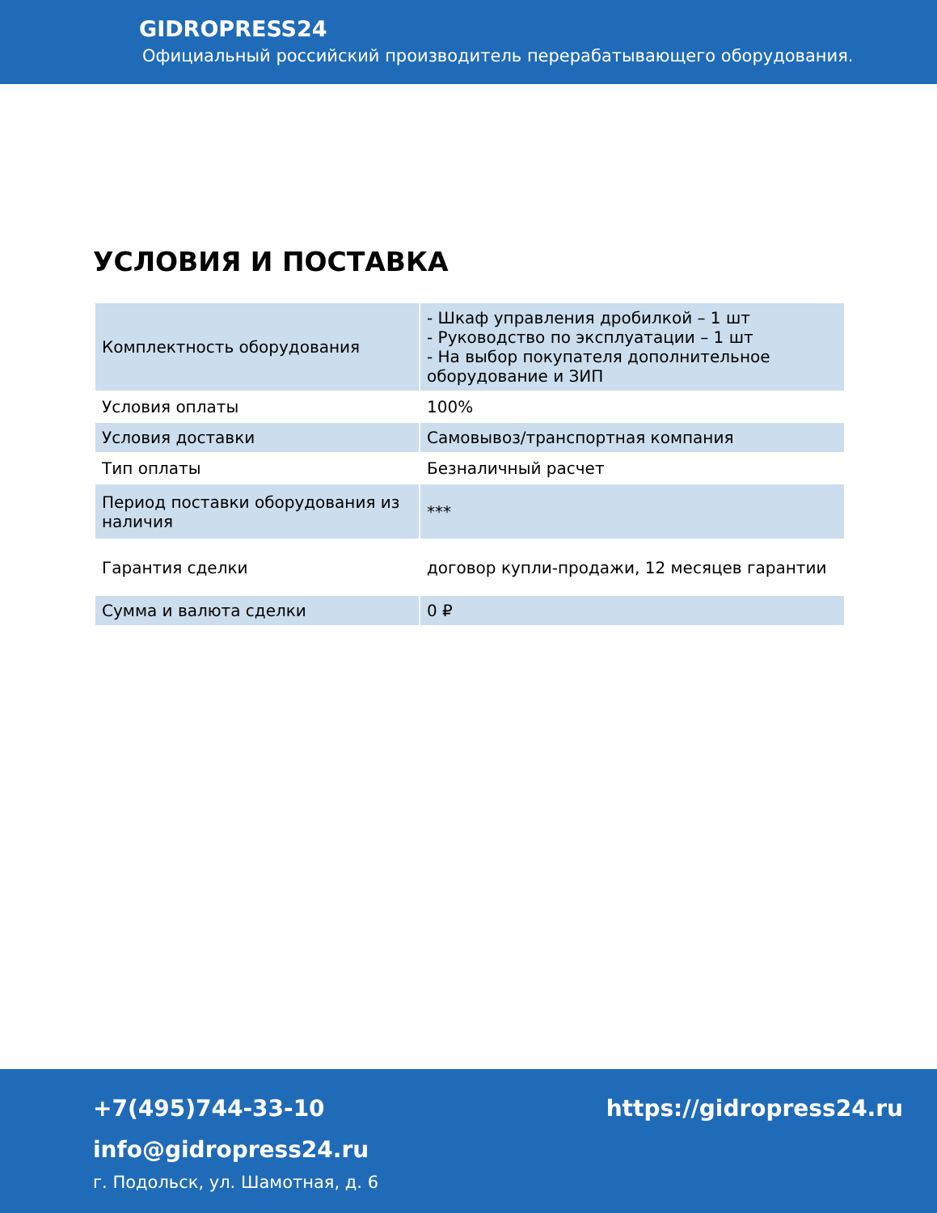GIDROPRESS24
Официальный российский производитель перерабатывающего оборудования.
УСЛОВИЯ И ПОСТАВКА
| Комплектность оборудования | - Шкаф управления дробилкой – 1 шт - Руководство по эксплуатации – 1 шт - На выбор покупателя дополнительное оборудование и ЗИП |
| Условия оплаты | 100% |
| Условия доставки | Самовывоз/транспортная компания |
| Тип оплаты | Безналичный расчет |
| Период поставки оборудования из наличия | *** |
| Гарантия сделки | договор купли-продажи, 12 месяцев гарантии |
| Сумма и валюта сделки | 0 ₽ |
+7(495)744-33-10 https://gidropress24.ru
info@gidropress24.ru
г. Подольск, ул. Шамотная, д. 6